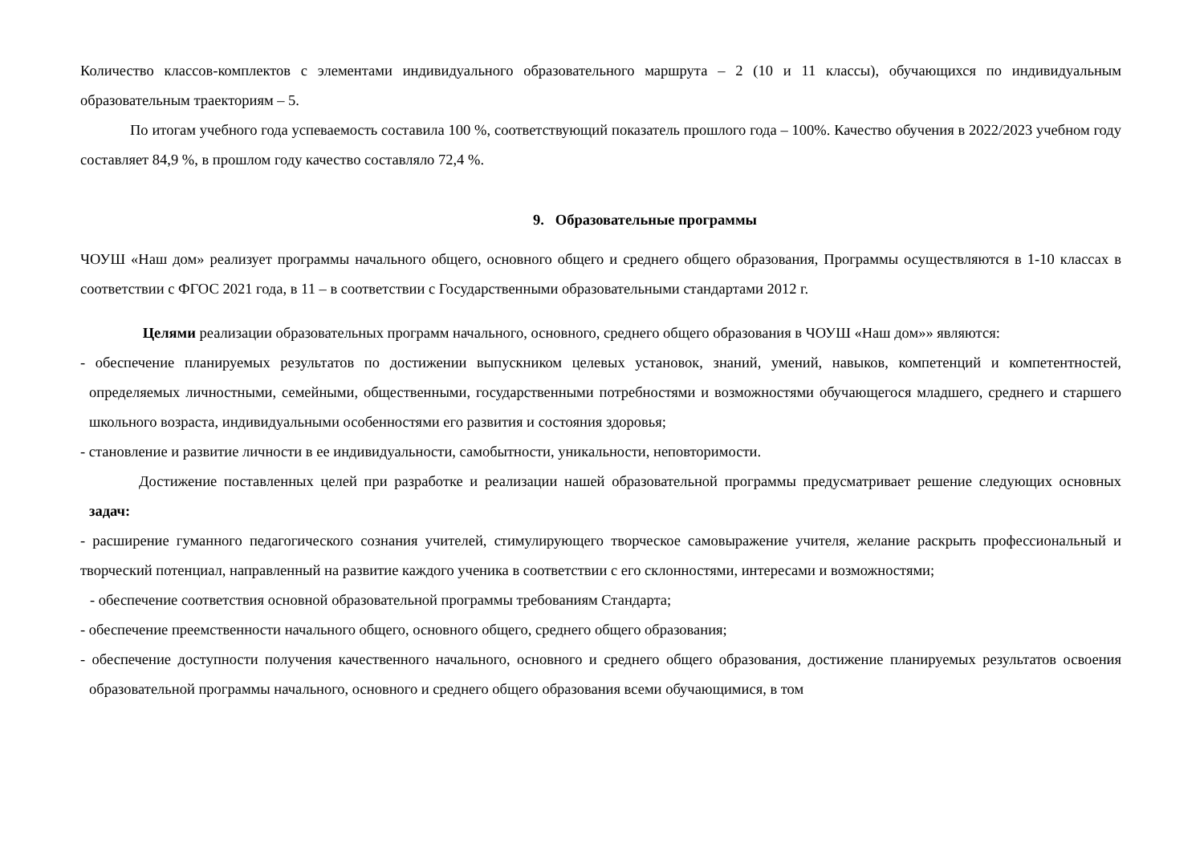Количество классов-комплектов с элементами индивидуального образовательного маршрута – 2 (10 и 11 классы), обучающихся по индивидуальным образовательным траекториям – 5.
По итогам учебного года успеваемость составила 100 %, соответствующий показатель прошлого года – 100%. Качество обучения в 2022/2023 учебном году составляет 84,9 %, в прошлом году качество составляло 72,4 %.
9. Образовательные программы
ЧОУШ «Наш дом» реализует программы начального общего, основного общего и среднего общего образования, Программы осуществляются в 1-10 классах в соответствии с ФГОС 2021 года, в 11 – в соответствии с Государственными образовательными стандартами 2012 г.
Целями реализации образовательных программ начального, основного, среднего общего образования в ЧОУШ «Наш дом»» являются:
- обеспечение планируемых результатов по достижении выпускником целевых установок, знаний, умений, навыков, компетенций и компетентностей, определяемых личностными, семейными, общественными, государственными потребностями и возможностями обучающегося младшего, среднего и старшего школьного возраста, индивидуальными особенностями его развития и состояния здоровья;
- становление и развитие личности в ее индивидуальности, самобытности, уникальности, неповторимости.
Достижение поставленных целей при разработке и реализации нашей образовательной программы предусматривает решение следующих основных задач:
- расширение гуманного педагогического сознания учителей, стимулирующего творческое самовыражение учителя, желание раскрыть профессиональный и творческий потенциал, направленный на развитие каждого ученика в соответствии с его склонностями, интересами и возможностями;
- обеспечение соответствия основной образовательной программы требованиям Стандарта;
- обеспечение преемственности начального общего, основного общего, среднего общего образования;
- обеспечение доступности получения качественного начального, основного и среднего общего образования, достижение планируемых результатов освоения образовательной программы начального, основного и среднего общего образования всеми обучающимися, в том